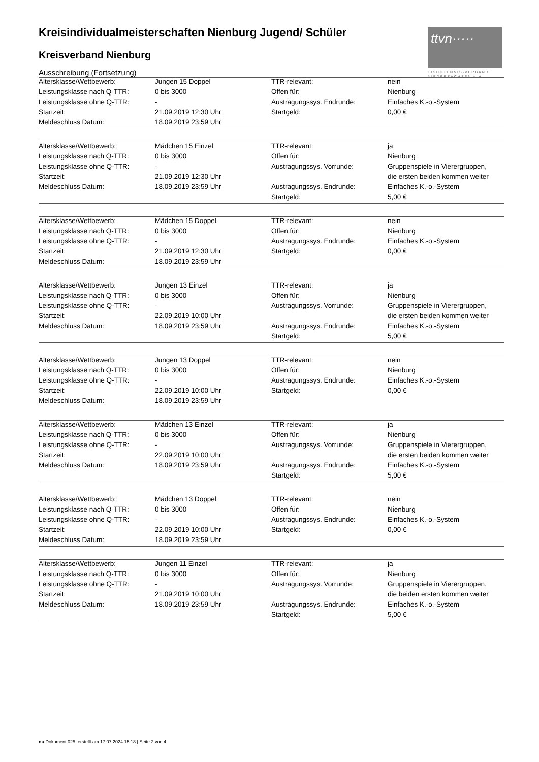ttvn·····
TISCHTENNIS-VERBAND
NIEDERSACHSEN e.V.
Kreisindividualmeisterschaften Nienburg Jugend/ Schüler
Kreisverband Nienburg
Ausschreibung (Fortsetzung)
| Altersklasse/Wettbewerb: | Jungen 15 Doppel | TTR-relevant: | nein |
| Leistungsklasse nach Q-TTR: | 0 bis 3000 | Offen für: | Nienburg |
| Leistungsklasse ohne Q-TTR: | - | Austragungssys. Endrunde: | Einfaches K.-o.-System |
| Startzeit: | 21.09.2019 12:30 Uhr | Startgeld: | 0,00 € |
| Meldeschluss Datum: | 18.09.2019 23:59 Uhr | | |
| Altersklasse/Wettbewerb: | Mädchen 15 Einzel | TTR-relevant: | ja |
| Leistungsklasse nach Q-TTR: | 0 bis 3000 | Offen für: | Nienburg |
| Leistungsklasse ohne Q-TTR: | - | Austragungssys. Vorrunde: | Gruppenspiele in Vierergruppen, |
| Startzeit: | 21.09.2019 12:30 Uhr | | die ersten beiden kommen weiter |
| Meldeschluss Datum: | 18.09.2019 23:59 Uhr | Austragungssys. Endrunde: | Einfaches K.-o.-System |
| | | Startgeld: | 5,00 € |
| Altersklasse/Wettbewerb: | Mädchen 15 Doppel | TTR-relevant: | nein |
| Leistungsklasse nach Q-TTR: | 0 bis 3000 | Offen für: | Nienburg |
| Leistungsklasse ohne Q-TTR: | - | Austragungssys. Endrunde: | Einfaches K.-o.-System |
| Startzeit: | 21.09.2019 12:30 Uhr | Startgeld: | 0,00 € |
| Meldeschluss Datum: | 18.09.2019 23:59 Uhr | | |
| Altersklasse/Wettbewerb: | Jungen 13 Einzel | TTR-relevant: | ja |
| Leistungsklasse nach Q-TTR: | 0 bis 3000 | Offen für: | Nienburg |
| Leistungsklasse ohne Q-TTR: | - | Austragungssys. Vorrunde: | Gruppenspiele in Vierergruppen, |
| Startzeit: | 22.09.2019 10:00 Uhr | | die ersten beiden kommen weiter |
| Meldeschluss Datum: | 18.09.2019 23:59 Uhr | Austragungssys. Endrunde: | Einfaches K.-o.-System |
| | | Startgeld: | 5,00 € |
| Altersklasse/Wettbewerb: | Jungen 13 Doppel | TTR-relevant: | nein |
| Leistungsklasse nach Q-TTR: | 0 bis 3000 | Offen für: | Nienburg |
| Leistungsklasse ohne Q-TTR: | - | Austragungssys. Endrunde: | Einfaches K.-o.-System |
| Startzeit: | 22.09.2019 10:00 Uhr | Startgeld: | 0,00 € |
| Meldeschluss Datum: | 18.09.2019 23:59 Uhr | | |
| Altersklasse/Wettbewerb: | Mädchen 13 Einzel | TTR-relevant: | ja |
| Leistungsklasse nach Q-TTR: | 0 bis 3000 | Offen für: | Nienburg |
| Leistungsklasse ohne Q-TTR: | - | Austragungssys. Vorrunde: | Gruppenspiele in Vierergruppen, |
| Startzeit: | 22.09.2019 10:00 Uhr | | die ersten beiden kommen weiter |
| Meldeschluss Datum: | 18.09.2019 23:59 Uhr | Austragungssys. Endrunde: | Einfaches K.-o.-System |
| | | Startgeld: | 5,00 € |
| Altersklasse/Wettbewerb: | Mädchen 13 Doppel | TTR-relevant: | nein |
| Leistungsklasse nach Q-TTR: | 0 bis 3000 | Offen für: | Nienburg |
| Leistungsklasse ohne Q-TTR: | - | Austragungssys. Endrunde: | Einfaches K.-o.-System |
| Startzeit: | 22.09.2019 10:00 Uhr | Startgeld: | 0,00 € |
| Meldeschluss Datum: | 18.09.2019 23:59 Uhr | | |
| Altersklasse/Wettbewerb: | Jungen 11 Einzel | TTR-relevant: | ja |
| Leistungsklasse nach Q-TTR: | 0 bis 3000 | Offen für: | Nienburg |
| Leistungsklasse ohne Q-TTR: | - | Austragungssys. Vorrunde: | Gruppenspiele in Vierergruppen, |
| Startzeit: | 21.09.2019 10:00 Uhr | | die beiden ersten kommen weiter |
| Meldeschluss Datum: | 18.09.2019 23:59 Uhr | Austragungssys. Endrunde: | Einfaches K.-o.-System |
| | | Startgeld: | 5,00 € |
nu.Dokument 025, erstellt am 17.07.2024 15:18 | Seite 2 von 4